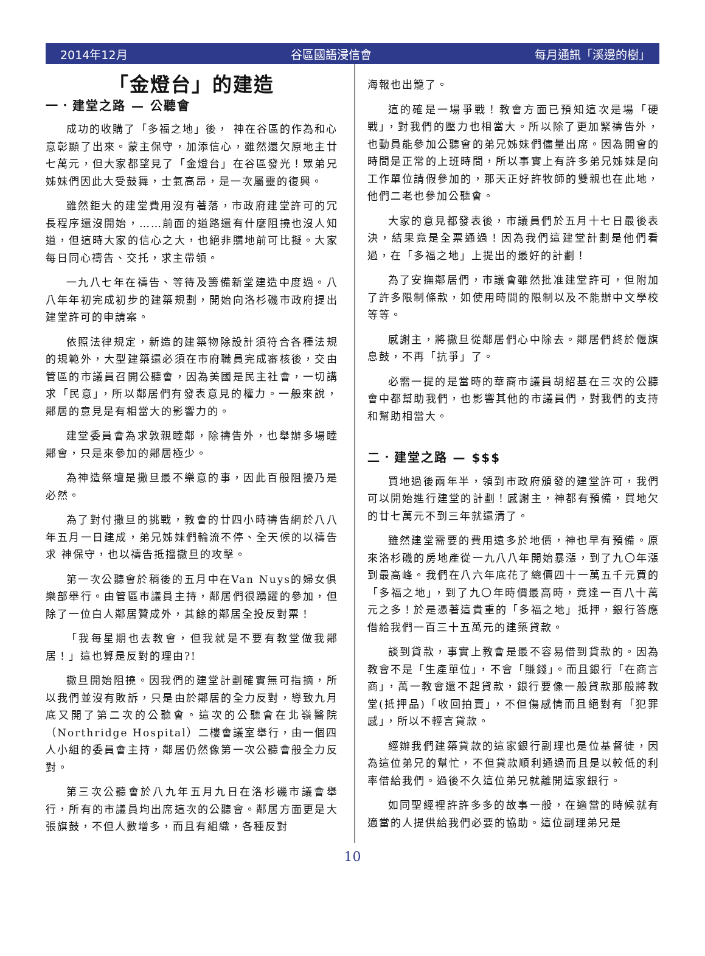2014年12月 谷區國語浸信會 每月通訊「溪邊的樹」
「金燈台」的建造
一．建堂之路 — 公聽會
成功的收購了「多福之地」後， 神在谷區的作為和心意彰顯了出來。蒙主保守，加添信心，雖然還欠原地主廿七萬元，但大家都望見了「金燈台」在谷區發光！眾弟兄姊妹們因此大受鼓舞，士氣高昂，是一次屬靈的復興。
雖然鉅大的建堂費用沒有著落，市政府建堂許可的冗長程序還沒開始，……前面的道路還有什麼阻撓也沒人知道，但這時大家的信心之大，也絕非購地前可比擬。大家每日同心禱告、交托，求主帶領。
一九八七年在禱告、等待及籌備新堂建造中度過。八八年年初完成初步的建築規劃，開始向洛杉磯市政府提出建堂許可的申請案。
依照法律規定，新造的建築物除設計須符合各種法規的規範外，大型建築還必須在市府職員完成審核後，交由管區的市議員召開公聽會，因為美國是民主社會，一切講求「民意」，所以鄰居們有發表意見的權力。一般來說，鄰居的意見是有相當大的影響力的。
建堂委員會為求敦親睦鄰，除禱告外，也舉辦多場睦鄰會，只是來參加的鄰居極少。
為神造祭壇是撒旦最不樂意的事，因此百般阻擾乃是必然。
為了對付撒旦的挑戰，教會的廿四小時禱告網於八八年五月一日建成，弟兄姊妹們輪流不停、全天候的以禱告求 神保守，也以禱告抵擋撒旦的攻擊。
第一次公聽會於稍後的五月中在Van Nuys的婦女俱樂部舉行。由管區市議員主持，鄰居們很踴躍的參加，但除了一位白人鄰居贊成外，其餘的鄰居全投反對票！
「我每星期也去教會，但我就是不要有教堂做我鄰居！」這也算是反對的理由?!
撒旦開始阻撓。因我們的建堂計劃確實無可指摘，所以我們並沒有敗訴，只是由於鄰居的全力反對，導致九月底又開了第二次的公聽會。這次的公聽會在北嶺醫院（Northridge Hospital）二樓會議室舉行，由一個四人小組的委員會主持，鄰居仍然像第一次公聽會般全力反對。
第三次公聽會於八九年五月九日在洛杉磯市議會舉行，所有的市議員均出席這次的公聽會。鄰居方面更是大張旗鼓，不但人數增多，而且有組織，各種反對
海報也出籠了。
這的確是一場爭戰！教會方面已預知這次是場「硬戰」，對我們的壓力也相當大。所以除了更加緊禱告外，也動員能參加公聽會的弟兄姊妹們儘量出席。因為開會的時間是正常的上班時間，所以事實上有許多弟兄姊妹是向工作單位請假參加的，那天正好許牧師的雙親也在此地，他們二老也參加公聽會。
大家的意見都發表後，市議員們於五月十七日最後表決，結果竟是全票通過！因為我們這建堂計劃是他們看過，在「多福之地」上提出的最好的計劃！
為了安撫鄰居們，市議會雖然批准建堂許可，但附加了許多限制條款，如使用時間的限制以及不能辦中文學校等等。
感謝主，將撒旦從鄰居們心中除去。鄰居們終於偃旗息鼓，不再「抗爭」了。
必需一提的是當時的華裔市議員胡紹基在三次的公聽會中都幫助我們，也影響其他的市議員們，對我們的支持和幫助相當大。
二．建堂之路 — $$$
買地過後兩年半，領到市政府頒發的建堂許可，我們可以開始進行建堂的計劃！感謝主，神都有預備，買地欠的廿七萬元不到三年就還清了。
雖然建堂需要的費用遠多於地價，神也早有預備。原來洛杉磯的房地產從一九八八年開始暴漲，到了九〇年漲到最高峰。我們在八六年底花了總價四十一萬五千元買的「多福之地」，到了九〇年時價最高時，竟達一百八十萬元之多！於是憑著這貴重的「多福之地」抵押，銀行答應借給我們一百三十五萬元的建築貸款。
談到貸款，事實上教會是最不容易借到貸款的。因為教會不是「生產單位」，不會「賺錢」。而且銀行「在商言商」，萬一教會還不起貸款，銀行要像一般貸款那般將教堂(抵押品)「收回拍賣」，不但傷感情而且絕對有「犯罪感」，所以不輕言貸款。
經辦我們建築貸款的這家銀行副理也是位基督徒，因為這位弟兄的幫忙，不但貸款順利通過而且是以較低的利率借給我們。過後不久這位弟兄就離開這家銀行。
如同聖經裡許許多多的故事一般，在適當的時候就有適當的人提供給我們必要的協助。這位副理弟兄是
10